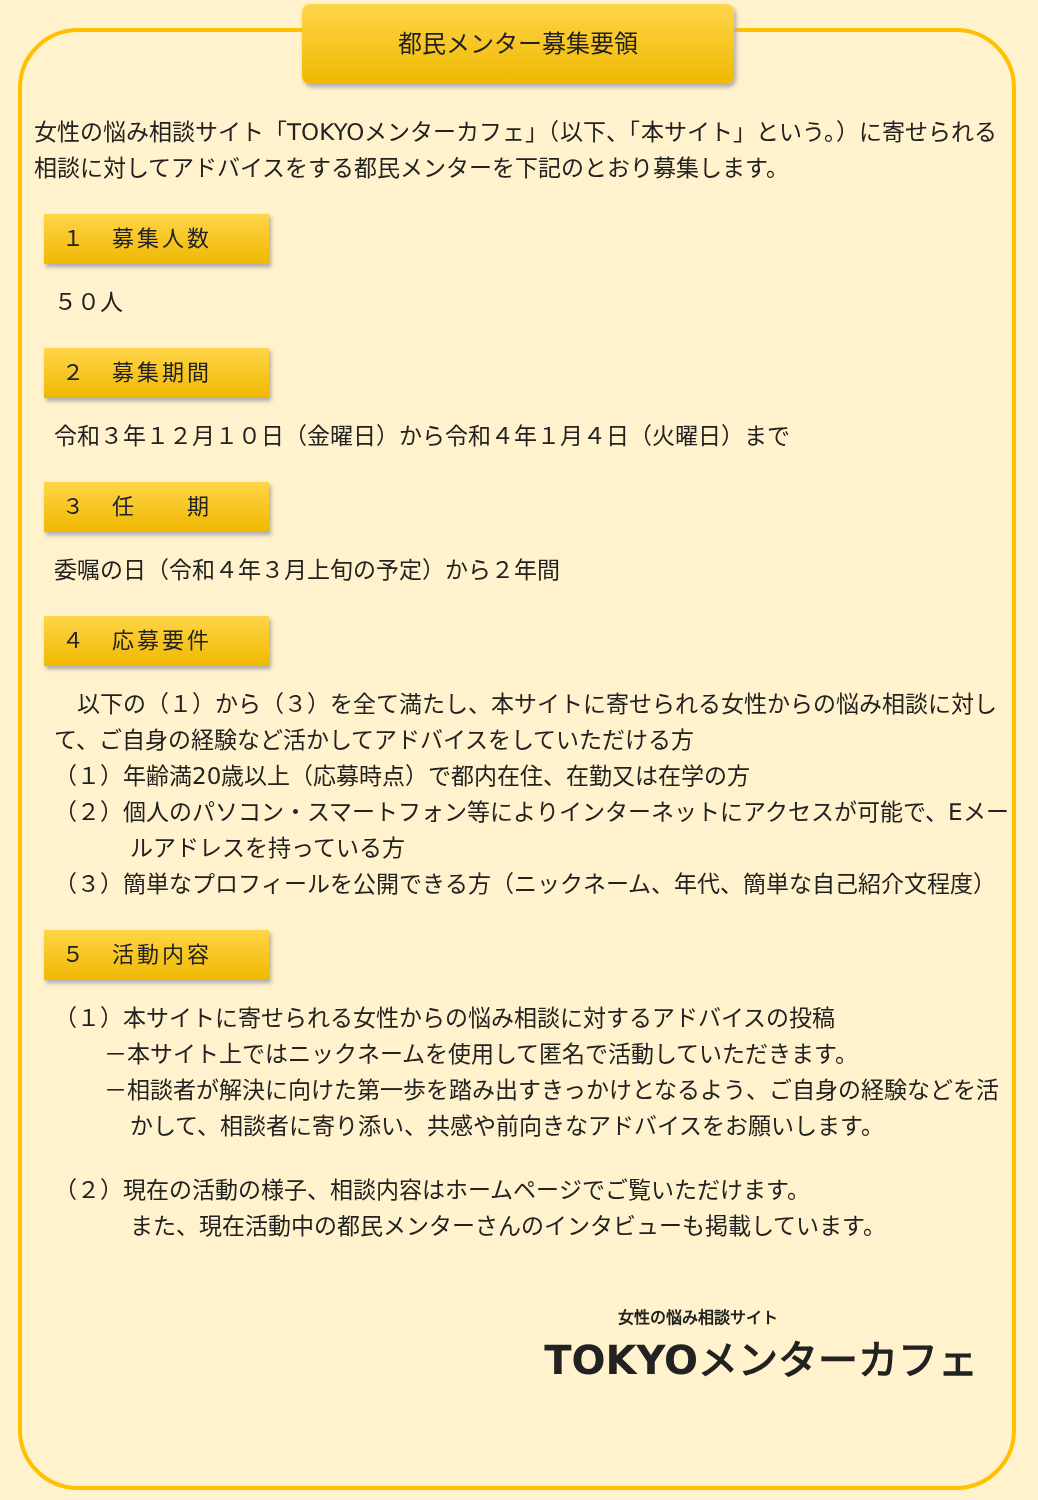都民メンター募集要領
女性の悩み相談サイト「TOKYOメンターカフェ」（以下、「本サイト」という。）に寄せられる相談に対してアドバイスをする都民メンターを下記のとおり募集します。
１　募集人数
５０人
２　募集期間
令和３年１２月１０日（金曜日）から令和４年１月４日（火曜日）まで
３　任　　期
委嘱の日（令和４年３月上旬の予定）から２年間
４　応募要件
　以下の（１）から（３）を全て満たし、本サイトに寄せられる女性からの悩み相談に対して、ご自身の経験など活かしてアドバイスをしていただける方
（１）年齢満20歳以上（応募時点）で都内在住、在勤又は在学の方
（２）個人のパソコン・スマートフォン等によりインターネットにアクセスが可能で、Eメールアドレスを持っている方
（３）簡単なプロフィールを公開できる方（ニックネーム、年代、簡単な自己紹介文程度）
５　活動内容
（１）本サイトに寄せられる女性からの悩み相談に対するアドバイスの投稿
－本サイト上ではニックネームを使用して匿名で活動していただきます。
－相談者が解決に向けた第一歩を踏み出すきっかけとなるよう、ご自身の経験などを活かして、相談者に寄り添い、共感や前向きなアドバイスをお願いします。
（２）現在の活動の様子、相談内容はホームページでご覧いただけます。
また、現在活動中の都民メンターさんのインタビューも掲載しています。
女性の悩み相談サイト
TOKYOメンターカフェ